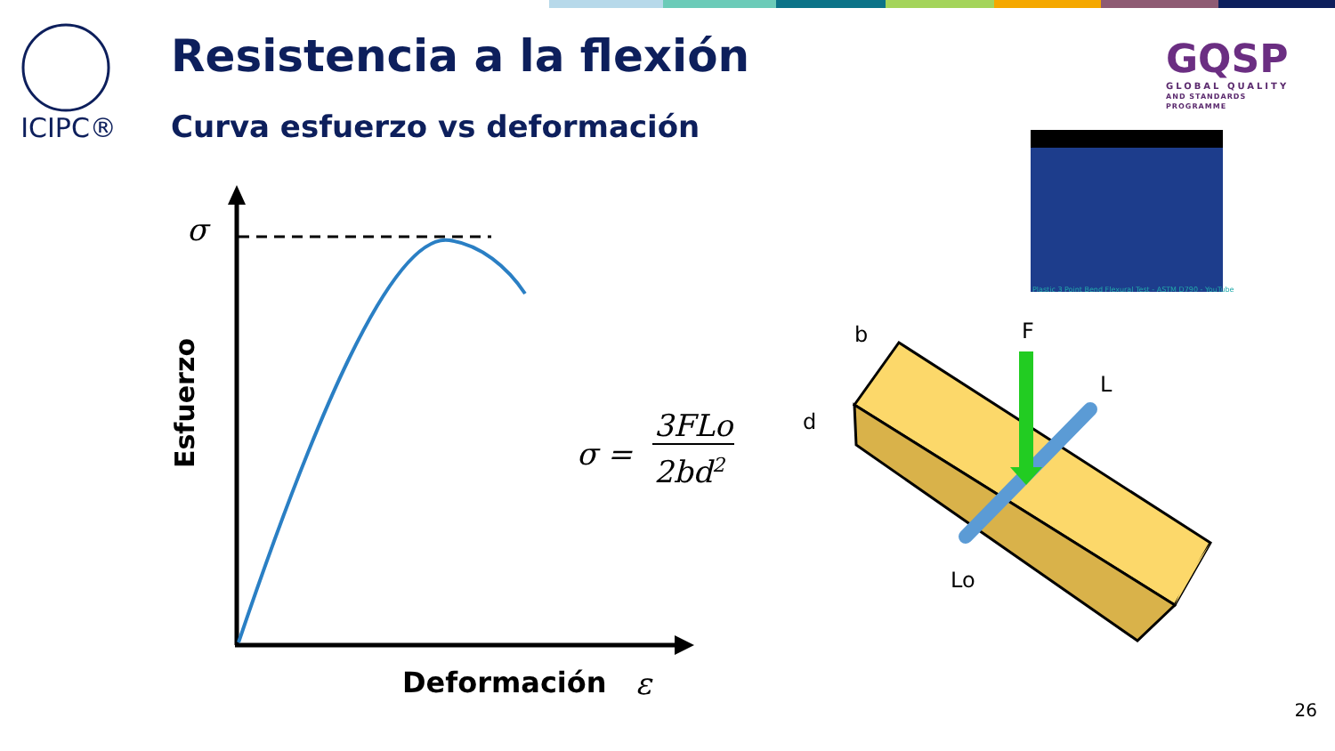ICIPC® Resistencia a la flexión
Curva esfuerzo vs deformación
GQSP
GLOBAL QUALITY
AND STANDARDS PROGRAMME
Plastic 3 Point Bend Flexural Test - ASTM D790 - YouTube
σ
Esfuerzo
Deformación ε
σ =
3FLo
2bd<sup>2</sup>
b F
L
d
Lo
26